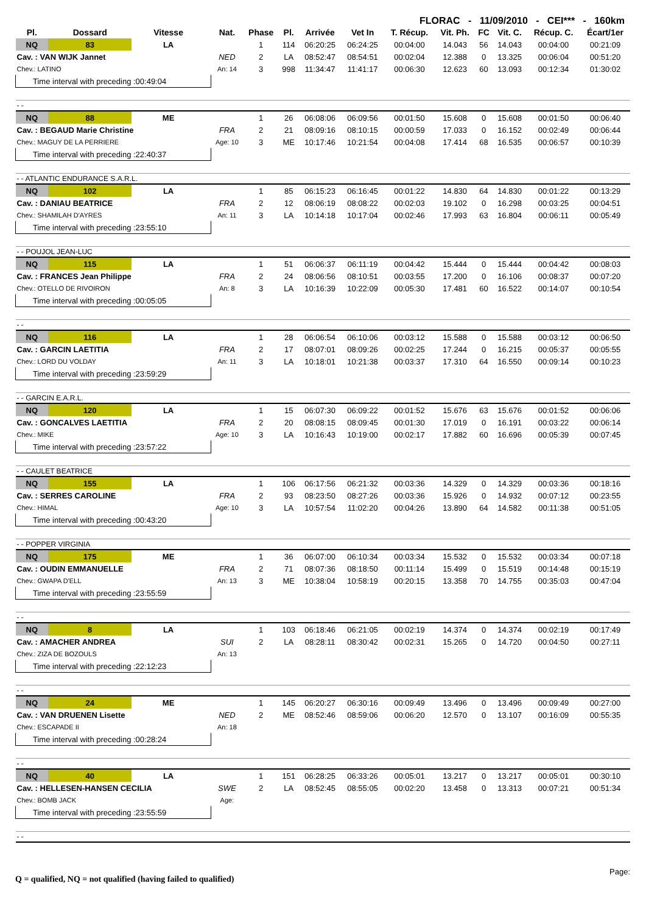FLORAC - 11/09/2010 - CEI*** - 160km
| Pl. | Dossard | Vitesse | | Nat. | Phase | Pl. | Arrivée | Vet In | T. Récup. | Vit. Ph. | FC | Vit. C. | Récup. C. | Écart/1er |
| --- | --- | --- | --- | --- | --- | --- | --- | --- | --- | --- | --- | --- | --- | --- |
| NQ | 83 | LA | | | 1 | 114 | 06:20:25 | 06:24:25 | 00:04:00 | 14.043 | 56 | 14.043 | 00:04:00 | 00:21:09 |
| Cav. : VAN WIJK Jannet | | | | NED | 2 | LA | 08:52:47 | 08:54:51 | 00:02:04 | 12.388 | 0 | 13.325 | 00:06:04 | 00:51:20 |
| Chev.: LATINO | | | | An: 14 | 3 | 998 | 11:34:47 | 11:41:17 | 00:06:30 | 12.623 | 60 | 13.093 | 00:12:34 | 01:30:02 |
| Time interval with preceding :00:49:04 | | | | | | | | | | | | | | |
| - - | | | | | | | | | | | | | | |
| NQ | 88 | ME | | | 1 | 26 | 06:08:06 | 06:09:56 | 00:01:50 | 15.608 | 0 | 15.608 | 00:01:50 | 00:06:40 |
| Cav. : BEGAUD Marie Christine | | | | FRA | 2 | 21 | 08:09:16 | 08:10:15 | 00:00:59 | 17.033 | 0 | 16.152 | 00:02:49 | 00:06:44 |
| Chev.: MAGUY DE LA PERRIERE | | | | Age: 10 | 3 | ME | 10:17:46 | 10:21:54 | 00:04:08 | 17.414 | 68 | 16.535 | 00:06:57 | 00:10:39 |
| Time interval with preceding :22:40:37 | | | | | | | | | | | | | | |
| - - ATLANTIC ENDURANCE S.A.R.L. | | | | | | | | | | | | | | |
| NQ | 102 | LA | | | 1 | 85 | 06:15:23 | 06:16:45 | 00:01:22 | 14.830 | 64 | 14.830 | 00:01:22 | 00:13:29 |
| Cav. : DANIAU BEATRICE | | | | FRA | 2 | 12 | 08:06:19 | 08:08:22 | 00:02:03 | 19.102 | 0 | 16.298 | 00:03:25 | 00:04:51 |
| Chev.: SHAMILAH D'AYRES | | | | An: 11 | 3 | LA | 10:14:18 | 10:17:04 | 00:02:46 | 17.993 | 63 | 16.804 | 00:06:11 | 00:05:49 |
| Time interval with preceding :23:55:10 | | | | | | | | | | | | | | |
| - - POUJOL JEAN-LUC | | | | | | | | | | | | | | |
| NQ | 115 | LA | | | 1 | 51 | 06:06:37 | 06:11:19 | 00:04:42 | 15.444 | 0 | 15.444 | 00:04:42 | 00:08:03 |
| Cav. : FRANCES Jean Philippe | | | | FRA | 2 | 24 | 08:06:56 | 08:10:51 | 00:03:55 | 17.200 | 0 | 16.106 | 00:08:37 | 00:07:20 |
| Chev.: OTELLO DE RIVOIRON | | | | An: 8 | 3 | LA | 10:16:39 | 10:22:09 | 00:05:30 | 17.481 | 60 | 16.522 | 00:14:07 | 00:10:54 |
| Time interval with preceding :00:05:05 | | | | | | | | | | | | | | |
| - - | | | | | | | | | | | | | | |
| NQ | 116 | LA | | | 1 | 28 | 06:06:54 | 06:10:06 | 00:03:12 | 15.588 | 0 | 15.588 | 00:03:12 | 00:06:50 |
| Cav. : GARCIN LAETITIA | | | | FRA | 2 | 17 | 08:07:01 | 08:09:26 | 00:02:25 | 17.244 | 0 | 16.215 | 00:05:37 | 00:05:55 |
| Chev.: LORD DU VOLDAY | | | | An: 11 | 3 | LA | 10:18:01 | 10:21:38 | 00:03:37 | 17.310 | 64 | 16.550 | 00:09:14 | 00:10:23 |
| Time interval with preceding :23:59:29 | | | | | | | | | | | | | | |
| - - GARCIN E.A.R.L. | | | | | | | | | | | | | | |
| NQ | 120 | LA | | | 1 | 15 | 06:07:30 | 06:09:22 | 00:01:52 | 15.676 | 63 | 15.676 | 00:01:52 | 00:06:06 |
| Cav. : GONCALVES LAETITIA | | | | FRA | 2 | 20 | 08:08:15 | 08:09:45 | 00:01:30 | 17.019 | 0 | 16.191 | 00:03:22 | 00:06:14 |
| Chev.: MIKE | | | | Age: 10 | 3 | LA | 10:16:43 | 10:19:00 | 00:02:17 | 17.882 | 60 | 16.696 | 00:05:39 | 00:07:45 |
| Time interval with preceding :23:57:22 | | | | | | | | | | | | | | |
| - - CAULET BEATRICE | | | | | | | | | | | | | | |
| NQ | 155 | LA | | | 1 | 106 | 06:17:56 | 06:21:32 | 00:03:36 | 14.329 | 0 | 14.329 | 00:03:36 | 00:18:16 |
| Cav. : SERRES CAROLINE | | | | FRA | 2 | 93 | 08:23:50 | 08:27:26 | 00:03:36 | 15.926 | 0 | 14.932 | 00:07:12 | 00:23:55 |
| Chev.: HIMAL | | | | Age: 10 | 3 | LA | 10:57:54 | 11:02:20 | 00:04:26 | 13.890 | 64 | 14.582 | 00:11:38 | 00:51:05 |
| Time interval with preceding :00:43:20 | | | | | | | | | | | | | | |
| - - POPPER VIRGINIA | | | | | | | | | | | | | | |
| NQ | 175 | ME | | | 1 | 36 | 06:07:00 | 06:10:34 | 00:03:34 | 15.532 | 0 | 15.532 | 00:03:34 | 00:07:18 |
| Cav. : OUDIN EMMANUELLE | | | | FRA | 2 | 71 | 08:07:36 | 08:18:50 | 00:11:14 | 15.499 | 0 | 15.519 | 00:14:48 | 00:15:19 |
| Chev.: GWAPA D'ELL | | | | An: 13 | 3 | ME | 10:38:04 | 10:58:19 | 00:20:15 | 13.358 | 70 | 14.755 | 00:35:03 | 00:47:04 |
| Time interval with preceding :23:55:59 | | | | | | | | | | | | | | |
| - - | | | | | | | | | | | | | | |
| NQ | 8 | LA | | | 1 | 103 | 06:18:46 | 06:21:05 | 00:02:19 | 14.374 | 0 | 14.374 | 00:02:19 | 00:17:49 |
| Cav. : AMACHER ANDREA | | | | SUI | 2 | LA | 08:28:11 | 08:30:42 | 00:02:31 | 15.265 | 0 | 14.720 | 00:04:50 | 00:27:11 |
| Chev.: ZIZA DE BOZOULS | | | | An: 13 | | | | | | | | | | |
| Time interval with preceding :22:12:23 | | | | | | | | | | | | | | |
| - - | | | | | | | | | | | | | | |
| NQ | 24 | ME | | | 1 | 145 | 06:20:27 | 06:30:16 | 00:09:49 | 13.496 | 0 | 13.496 | 00:09:49 | 00:27:00 |
| Cav. : VAN DRUENEN Lisette | | | | NED | 2 | ME | 08:52:46 | 08:59:06 | 00:06:20 | 12.570 | 0 | 13.107 | 00:16:09 | 00:55:35 |
| Chev.: ESCAPADE II | | | | An: 18 | | | | | | | | | | |
| Time interval with preceding :00:28:24 | | | | | | | | | | | | | | |
| - - | | | | | | | | | | | | | | |
| NQ | 40 | LA | | | 1 | 151 | 06:28:25 | 06:33:26 | 00:05:01 | 13.217 | 0 | 13.217 | 00:05:01 | 00:30:10 |
| Cav. : HELLESEN-HANSEN CECILIA | | | | SWE | 2 | LA | 08:52:45 | 08:55:05 | 00:02:20 | 13.458 | 0 | 13.313 | 00:07:21 | 00:51:34 |
| Chev.: BOMB JACK | | | | Age: | | | | | | | | | | |
| Time interval with preceding :23:55:59 | | | | | | | | | | | | | | |
| - - | | | | | | | | | | | | | | |
Q = qualified, NQ = not qualified (having failed to qualified)
Page: